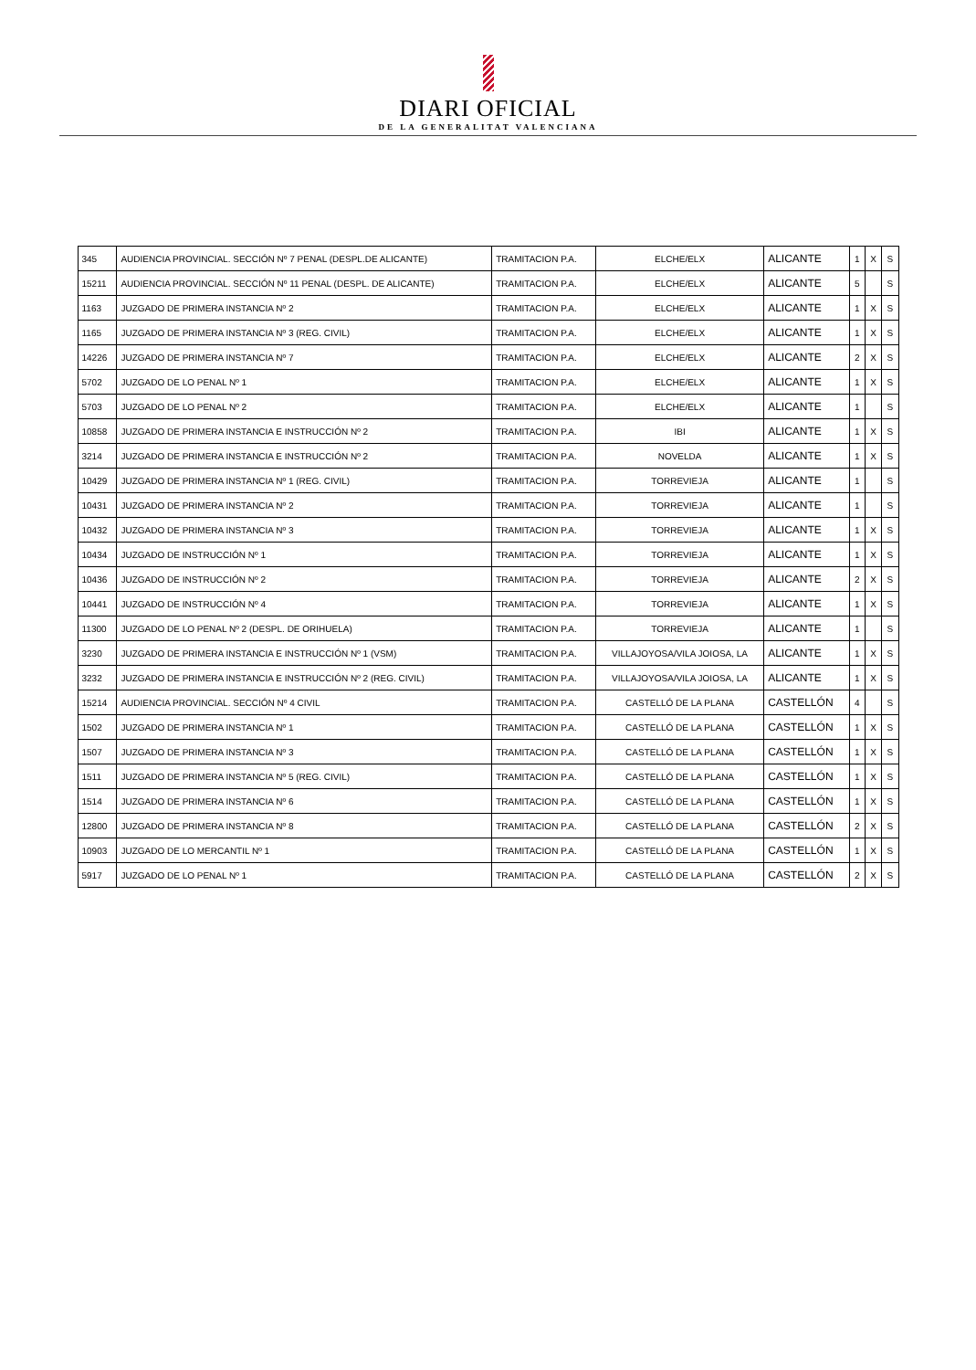DIARI OFICIAL
DE LA GENERALITAT VALENCIANA
| 345 | AUDIENCIA PROVINCIAL. SECCIÓN Nº 7 PENAL (DESPL.DE ALICANTE) | TRAMITACION P.A. | ELCHE/ELX | ALICANTE | 1 | X | S |
| 15211 | AUDIENCIA PROVINCIAL. SECCIÓN Nº 11 PENAL (DESPL. DE ALICANTE) | TRAMITACION P.A. | ELCHE/ELX | ALICANTE | 5 | | S |
| 1163 | JUZGADO DE PRIMERA INSTANCIA Nº 2 | TRAMITACION P.A. | ELCHE/ELX | ALICANTE | 1 | X | S |
| 1165 | JUZGADO DE PRIMERA INSTANCIA Nº 3 (REG. CIVIL) | TRAMITACION P.A. | ELCHE/ELX | ALICANTE | 1 | X | S |
| 14226 | JUZGADO DE PRIMERA INSTANCIA Nº 7 | TRAMITACION P.A. | ELCHE/ELX | ALICANTE | 2 | X | S |
| 5702 | JUZGADO DE LO PENAL Nº 1 | TRAMITACION P.A. | ELCHE/ELX | ALICANTE | 1 | X | S |
| 5703 | JUZGADO DE LO PENAL Nº 2 | TRAMITACION P.A. | ELCHE/ELX | ALICANTE | 1 | | S |
| 10858 | JUZGADO DE PRIMERA INSTANCIA E INSTRUCCIÓN Nº 2 | TRAMITACION P.A. | IBI | ALICANTE | 1 | X | S |
| 3214 | JUZGADO DE PRIMERA INSTANCIA E INSTRUCCIÓN Nº 2 | TRAMITACION P.A. | NOVELDA | ALICANTE | 1 | X | S |
| 10429 | JUZGADO DE PRIMERA INSTANCIA Nº 1 (REG. CIVIL) | TRAMITACION P.A. | TORREVIEJA | ALICANTE | 1 | | S |
| 10431 | JUZGADO DE PRIMERA INSTANCIA Nº 2 | TRAMITACION P.A. | TORREVIEJA | ALICANTE | 1 | | S |
| 10432 | JUZGADO DE PRIMERA INSTANCIA Nº 3 | TRAMITACION P.A. | TORREVIEJA | ALICANTE | 1 | X | S |
| 10434 | JUZGADO DE INSTRUCCIÓN Nº 1 | TRAMITACION P.A. | TORREVIEJA | ALICANTE | 1 | X | S |
| 10436 | JUZGADO DE INSTRUCCIÓN Nº 2 | TRAMITACION P.A. | TORREVIEJA | ALICANTE | 2 | X | S |
| 10441 | JUZGADO DE INSTRUCCIÓN Nº 4 | TRAMITACION P.A. | TORREVIEJA | ALICANTE | 1 | X | S |
| 11300 | JUZGADO DE LO PENAL Nº 2 (DESPL. DE ORIHUELA) | TRAMITACION P.A. | TORREVIEJA | ALICANTE | 1 | | S |
| 3230 | JUZGADO DE PRIMERA INSTANCIA E INSTRUCCIÓN Nº 1 (VSM) | TRAMITACION P.A. | VILLAJOYOSA/VILA JOIOSA, LA | ALICANTE | 1 | X | S |
| 3232 | JUZGADO DE PRIMERA INSTANCIA E INSTRUCCIÓN Nº 2 (REG. CIVIL) | TRAMITACION P.A. | VILLAJOYOSA/VILA JOIOSA, LA | ALICANTE | 1 | X | S |
| 15214 | AUDIENCIA PROVINCIAL. SECCIÓN Nº 4 CIVIL | TRAMITACION P.A. | CASTELLÓ DE LA PLANA | CASTELLÓN | 4 | | S |
| 1502 | JUZGADO DE PRIMERA INSTANCIA Nº 1 | TRAMITACION P.A. | CASTELLÓ DE LA PLANA | CASTELLÓN | 1 | X | S |
| 1507 | JUZGADO DE PRIMERA INSTANCIA Nº 3 | TRAMITACION P.A. | CASTELLÓ DE LA PLANA | CASTELLÓN | 1 | X | S |
| 1511 | JUZGADO DE PRIMERA INSTANCIA Nº 5 (REG. CIVIL) | TRAMITACION P.A. | CASTELLÓ DE LA PLANA | CASTELLÓN | 1 | X | S |
| 1514 | JUZGADO DE PRIMERA INSTANCIA Nº 6 | TRAMITACION P.A. | CASTELLÓ DE LA PLANA | CASTELLÓN | 1 | X | S |
| 12800 | JUZGADO DE PRIMERA INSTANCIA Nº 8 | TRAMITACION P.A. | CASTELLÓ DE LA PLANA | CASTELLÓN | 2 | X | S |
| 10903 | JUZGADO DE LO MERCANTIL Nº 1 | TRAMITACION P.A. | CASTELLÓ DE LA PLANA | CASTELLÓN | 1 | X | S |
| 5917 | JUZGADO DE LO PENAL Nº 1 | TRAMITACION P.A. | CASTELLÓ DE LA PLANA | CASTELLÓN | 2 | X | S |